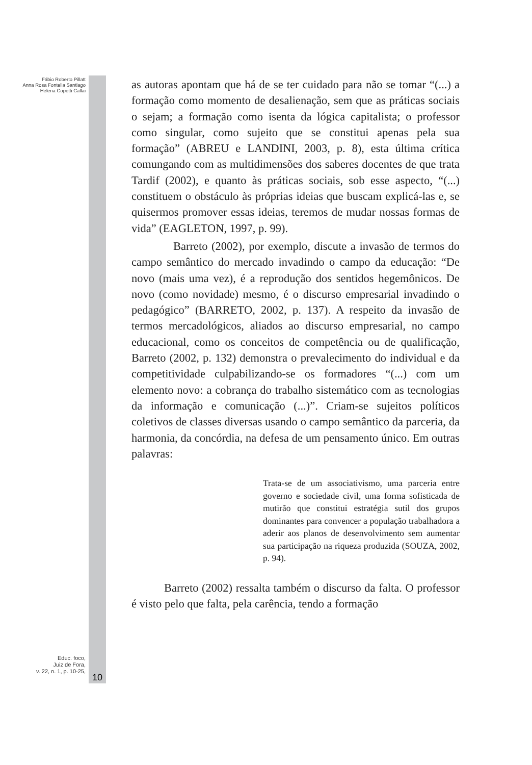Fábio Roberto Pillatt
Anna Rosa Fontella Santiago
Helena Copetti Callai
Educ. foco,
Juiz de Fora,
v. 22, n. 1, p. 10-25,
10
as autoras apontam que há de se ter cuidado para não se tomar “(...) a formação como momento de desalienação, sem que as práticas sociais o sejam; a formação como isenta da lógica capitalista; o professor como singular, como sujeito que se constitui apenas pela sua formação” (ABREU e LANDINI, 2003, p. 8), esta última crítica comungando com as multidimensões dos saberes docentes de que trata Tardif (2002), e quanto às práticas sociais, sob esse aspecto, “(...) constituem o obstáculo às próprias ideias que buscam explicá-las e, se quisermos promover essas ideias, teremos de mudar nossas formas de vida” (EAGLETON, 1997, p. 99).
Barreto (2002), por exemplo, discute a invasão de termos do campo semântico do mercado invadindo o campo da educação: “De novo (mais uma vez), é a reprodução dos sentidos hegemônicos. De novo (como novidade) mesmo, é o discurso empresarial invadindo o pedagógico” (BARRETO, 2002, p. 137). A respeito da invasão de termos mercadológicos, aliados ao discurso empresarial, no campo educacional, como os conceitos de competência ou de qualificação, Barreto (2002, p. 132) demonstra o prevalecimento do individual e da competitividade culpabilizando-se os formadores “(...) com um elemento novo: a cobrança do trabalho sistemático com as tecnologias da informação e comunicação (...)”. Criam-se sujeitos políticos coletivos de classes diversas usando o campo semântico da parceria, da harmonia, da concórdia, na defesa de um pensamento único. Em outras palavras:
Trata-se de um associativismo, uma parceria entre governo e sociedade civil, uma forma sofisticada de mutirão que constitui estratégia sutil dos grupos dominantes para convencer a população trabalhadora a aderir aos planos de desenvolvimento sem aumentar sua participação na riqueza produzida (SOUZA, 2002, p. 94).
Barreto (2002) ressalta também o discurso da falta. O professor é visto pelo que falta, pela carência, tendo a formação